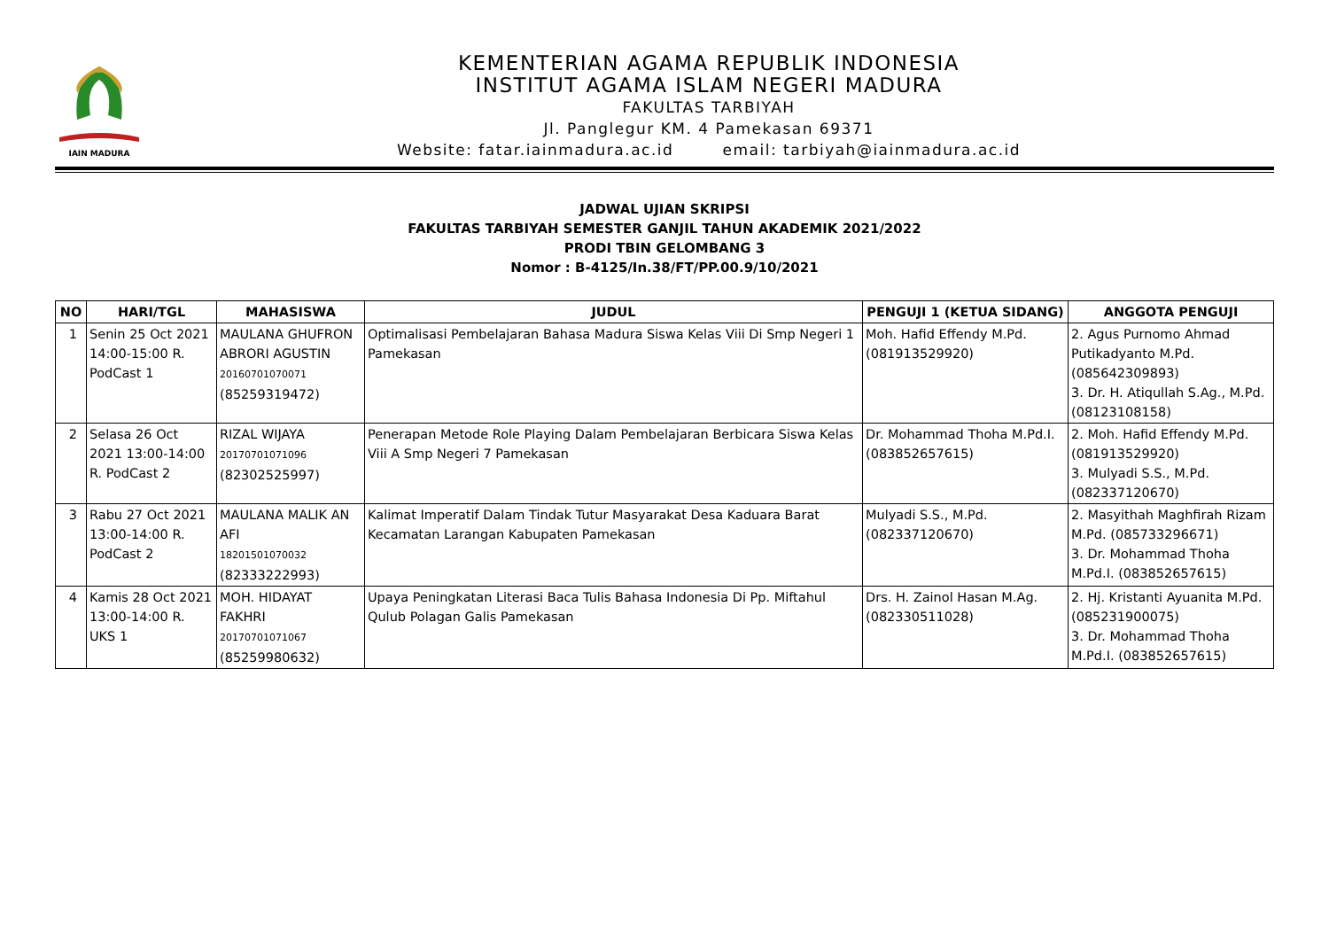IAIN MADURA
KEMENTERIAN AGAMA REPUBLIK INDONESIA
INSTITUT AGAMA ISLAM NEGERI MADURA
FAKULTAS TARBIYAH
Jl. Panglegur KM. 4 Pamekasan 69371
Website: fatar.iainmadura.ac.id email: tarbiyah@iainmadura.ac.id
JADWAL UJIAN SKRIPSI
FAKULTAS TARBIYAH SEMESTER GANJIL TAHUN AKADEMIK 2021/2022
PRODI TBIN GELOMBANG 3
Nomor : B-4125/In.38/FT/PP.00.9/10/2021
| NO | HARI/TGL | MAHASISWA | JUDUL | PENGUJI 1 (KETUA SIDANG) | ANGGOTA PENGUJI |
| --- | --- | --- | --- | --- | --- |
| 1 | Senin 25 Oct 2021 14:00-15:00 R. PodCast 1 | MAULANA GHUFRON ABRORI AGUSTIN 20160701070071 (85259319472) | Optimalisasi Pembelajaran Bahasa Madura Siswa Kelas Viii Di Smp Negeri 1 Pamekasan | Moh. Hafid Effendy M.Pd. (081913529920) | 2. Agus Purnomo Ahmad Putikadyanto M.Pd. (085642309893) 3. Dr. H. Atiqullah S.Ag., M.Pd. (08123108158) |
| 2 | Selasa 26 Oct 2021 13:00-14:00 R. PodCast 2 | RIZAL WIJAYA 20170701071096 (82302525997) | Penerapan Metode Role Playing Dalam Pembelajaran Berbicara Siswa Kelas Viii A Smp Negeri 7 Pamekasan | Dr. Mohammad Thoha M.Pd.I. (083852657615) | 2. Moh. Hafid Effendy M.Pd. (081913529920) 3. Mulyadi S.S., M.Pd. (082337120670) |
| 3 | Rabu 27 Oct 2021 13:00-14:00 R. PodCast 2 | MAULANA MALIK AN AFI 18201501070032 (82333222993) | Kalimat Imperatif Dalam Tindak Tutur Masyarakat Desa Kaduara Barat Kecamatan Larangan Kabupaten Pamekasan | Mulyadi S.S., M.Pd. (082337120670) | 2. Masyithah Maghfirah Rizam M.Pd. (085733296671) 3. Dr. Mohammad Thoha M.Pd.I. (083852657615) |
| 4 | Kamis 28 Oct 2021 13:00-14:00 R. UKS 1 | MOH. HIDAYAT FAKHRI 20170701071067 (85259980632) | Upaya Peningkatan Literasi Baca Tulis Bahasa Indonesia Di Pp. Miftahul Qulub Polagan Galis Pamekasan | Drs. H. Zainol Hasan M.Ag. (082330511028) | 2. Hj. Kristanti Ayuanita M.Pd. (085231900075) 3. Dr. Mohammad Thoha M.Pd.I. (083852657615) |